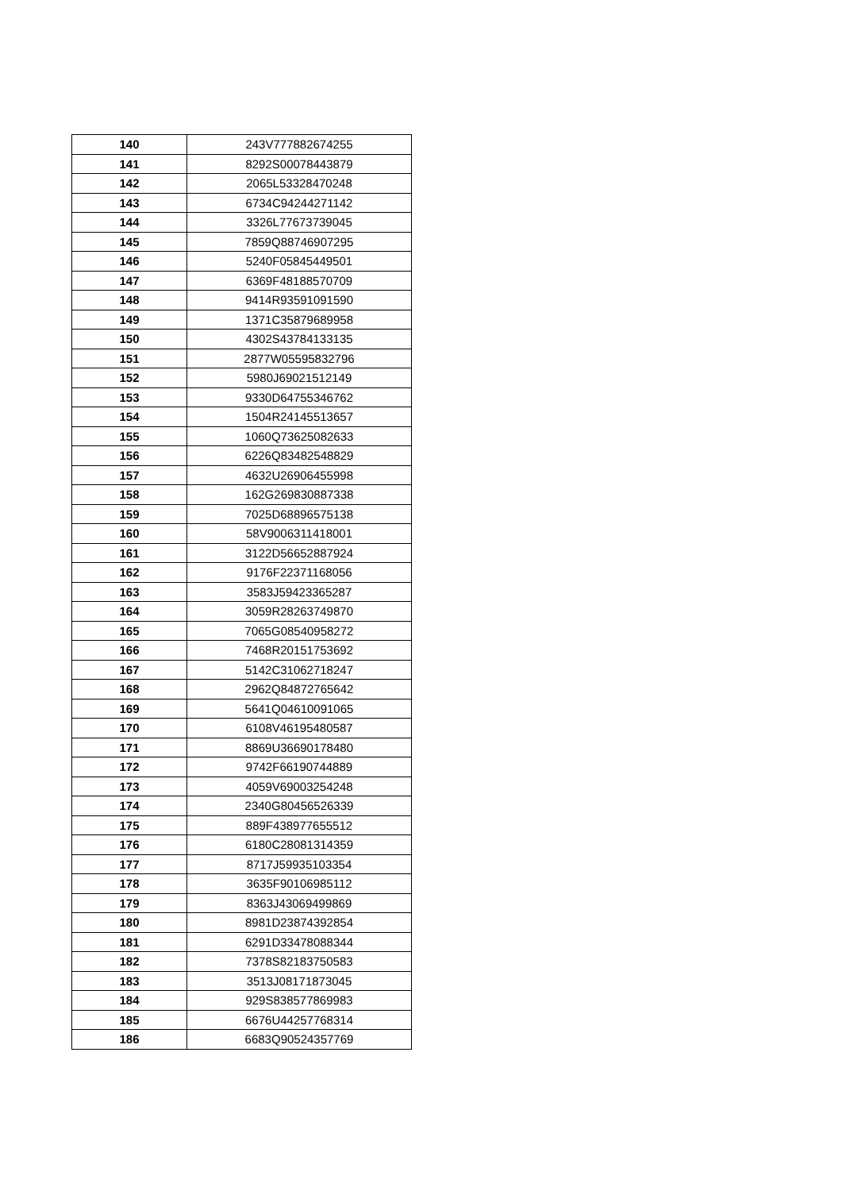| 140 | 243V777882674255 |
| 141 | 8292S00078443879 |
| 142 | 2065L53328470248 |
| 143 | 6734C94244271142 |
| 144 | 3326L77673739045 |
| 145 | 7859Q88746907295 |
| 146 | 5240F05845449501 |
| 147 | 6369F48188570709 |
| 148 | 9414R93591091590 |
| 149 | 1371C35879689958 |
| 150 | 4302S43784133135 |
| 151 | 2877W05595832796 |
| 152 | 5980J69021512149 |
| 153 | 9330D64755346762 |
| 154 | 1504R24145513657 |
| 155 | 1060Q73625082633 |
| 156 | 6226Q83482548829 |
| 157 | 4632U26906455998 |
| 158 | 162G269830887338 |
| 159 | 7025D68896575138 |
| 160 | 58V9006311418001 |
| 161 | 3122D56652887924 |
| 162 | 9176F22371168056 |
| 163 | 3583J59423365287 |
| 164 | 3059R28263749870 |
| 165 | 7065G08540958272 |
| 166 | 7468R20151753692 |
| 167 | 5142C31062718247 |
| 168 | 2962Q84872765642 |
| 169 | 5641Q04610091065 |
| 170 | 6108V46195480587 |
| 171 | 8869U36690178480 |
| 172 | 9742F66190744889 |
| 173 | 4059V69003254248 |
| 174 | 2340G80456526339 |
| 175 | 889F438977655512 |
| 176 | 6180C28081314359 |
| 177 | 8717J59935103354 |
| 178 | 3635F90106985112 |
| 179 | 8363J43069499869 |
| 180 | 8981D23874392854 |
| 181 | 6291D33478088344 |
| 182 | 7378S82183750583 |
| 183 | 3513J08171873045 |
| 184 | 929S838577869983 |
| 185 | 6676U44257768314 |
| 186 | 6683Q90524357769 |